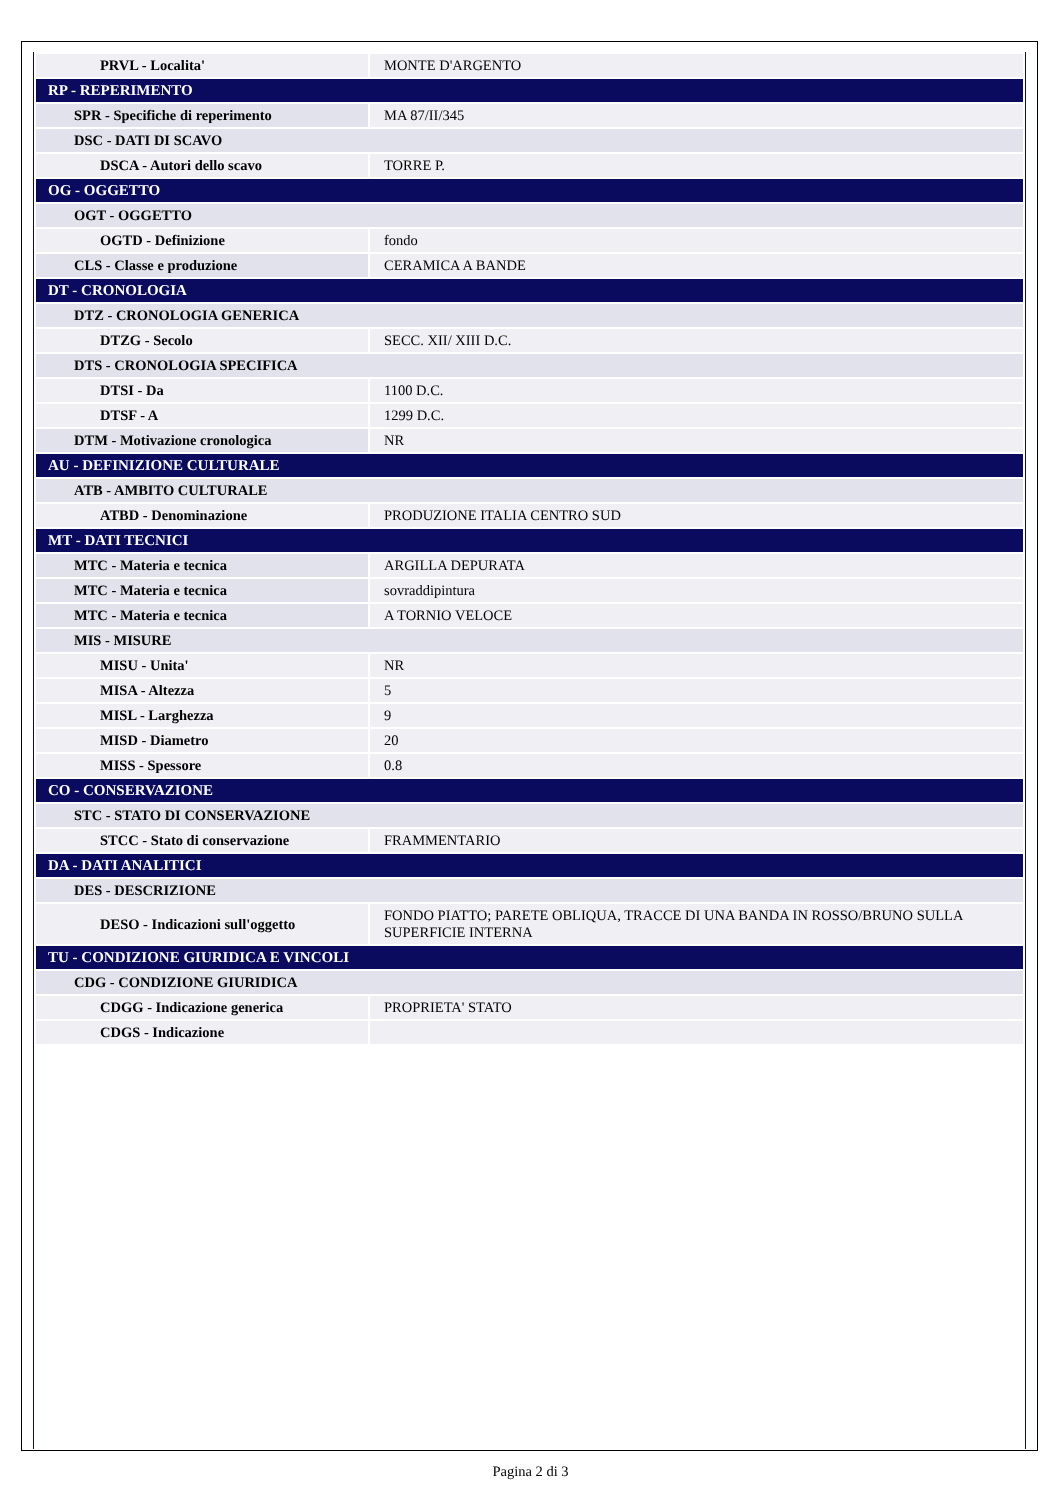| PRVL - Localita' | MONTE D'ARGENTO |
| RP - REPERIMENTO | |
| SPR - Specifiche di reperimento | MA 87/II/345 |
| DSC - DATI DI SCAVO | |
| DSCA - Autori dello scavo | TORRE P. |
| OG - OGGETTO | |
| OGT - OGGETTO | |
| OGTD - Definizione | fondo |
| CLS - Classe e produzione | CERAMICA A BANDE |
| DT - CRONOLOGIA | |
| DTZ - CRONOLOGIA GENERICA | |
| DTZG - Secolo | SECC. XII/ XIII D.C. |
| DTS - CRONOLOGIA SPECIFICA | |
| DTSI - Da | 1100 D.C. |
| DTSF - A | 1299 D.C. |
| DTM - Motivazione cronologica | NR |
| AU - DEFINIZIONE CULTURALE | |
| ATB - AMBITO CULTURALE | |
| ATBD - Denominazione | PRODUZIONE ITALIA CENTRO SUD |
| MT - DATI TECNICI | |
| MTC - Materia e tecnica | ARGILLA DEPURATA |
| MTC - Materia e tecnica | sovraddipintura |
| MTC - Materia e tecnica | A TORNIO VELOCE |
| MIS - MISURE | |
| MISU - Unita' | NR |
| MISA - Altezza | 5 |
| MISL - Larghezza | 9 |
| MISD - Diametro | 20 |
| MISS - Spessore | 0.8 |
| CO - CONSERVAZIONE | |
| STC - STATO DI CONSERVAZIONE | |
| STCC - Stato di conservazione | FRAMMENTARIO |
| DA - DATI ANALITICI | |
| DES - DESCRIZIONE | |
| DESO - Indicazioni sull'oggetto | FONDO PIATTO; PARETE OBLIQUA, TRACCE DI UNA BANDA IN ROSSO/BRUNO SULLA SUPERFICIE INTERNA |
| TU - CONDIZIONE GIURIDICA E VINCOLI | |
| CDG - CONDIZIONE GIURIDICA | |
| CDGG - Indicazione generica | PROPRIETA' STATO |
| CDGS - Indicazione | |
Pagina 2 di 3